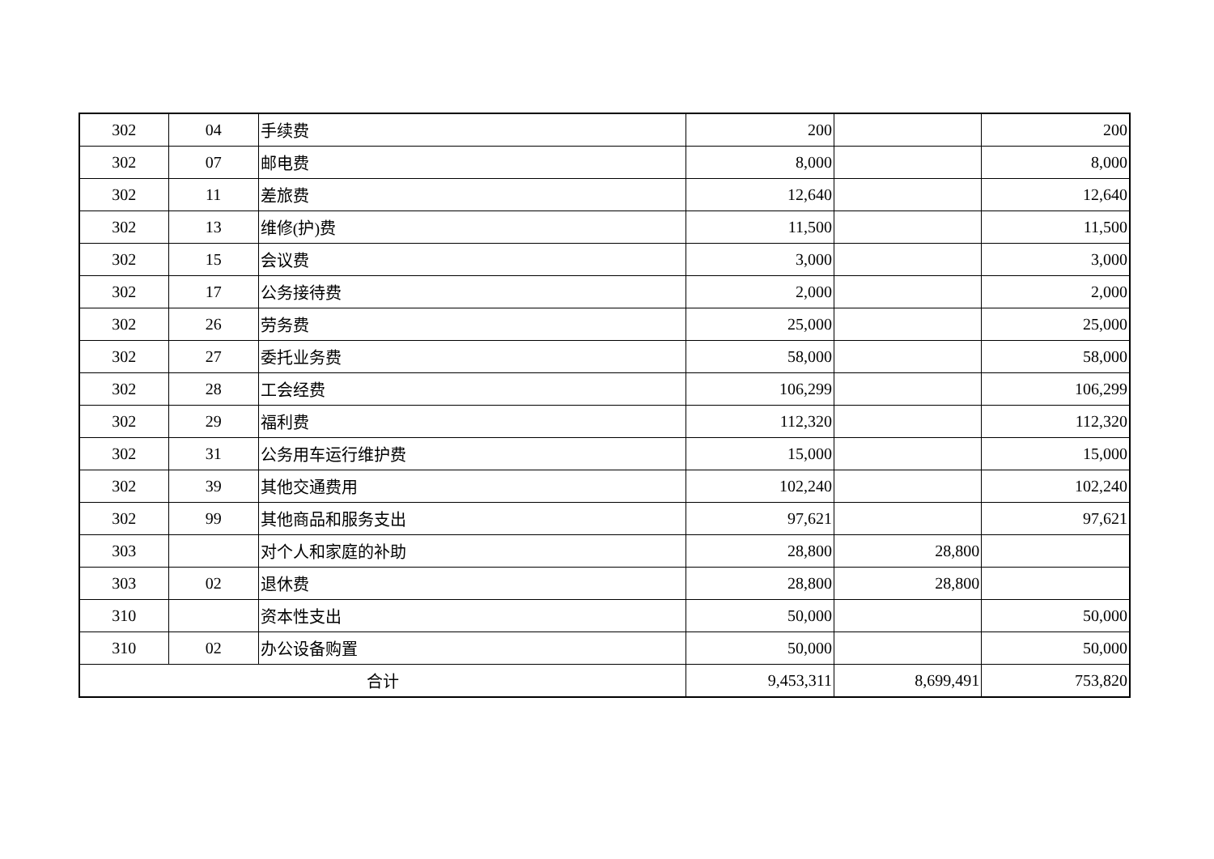| 302 | 04 | 手续费 | 200 | | 200 |
| 302 | 07 | 邮电费 | 8,000 | | 8,000 |
| 302 | 11 | 差旅费 | 12,640 | | 12,640 |
| 302 | 13 | 维修(护)费 | 11,500 | | 11,500 |
| 302 | 15 | 会议费 | 3,000 | | 3,000 |
| 302 | 17 | 公务接待费 | 2,000 | | 2,000 |
| 302 | 26 | 劳务费 | 25,000 | | 25,000 |
| 302 | 27 | 委托业务费 | 58,000 | | 58,000 |
| 302 | 28 | 工会经费 | 106,299 | | 106,299 |
| 302 | 29 | 福利费 | 112,320 | | 112,320 |
| 302 | 31 | 公务用车运行维护费 | 15,000 | | 15,000 |
| 302 | 39 | 其他交通费用 | 102,240 | | 102,240 |
| 302 | 99 | 其他商品和服务支出 | 97,621 | | 97,621 |
| 303 | | 对个人和家庭的补助 | 28,800 | 28,800 | |
| 303 | 02 | 退休费 | 28,800 | 28,800 | |
| 310 | | 资本性支出 | 50,000 | | 50,000 |
| 310 | 02 | 办公设备购置 | 50,000 | | 50,000 |
| 合计 | | | 9,453,311 | 8,699,491 | 753,820 |